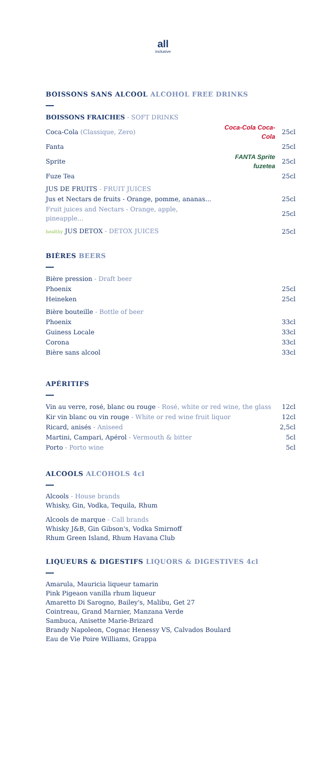all
inclusive
BOISSONS SANS ALCOOL ALCOHOL FREE DRINKS
| BOISSONS FRAICHES - SOFT DRINKS | | |
| Coca-Cola (Classique, Zero) | Coca-Cola Coca-Cola | 25cl |
| Fanta | | 25cl |
| Sprite | FANTA Sprite fuzetea | 25cl |
| Fuze Tea | | 25cl |
| JUS DE FRUITS - FRUIT JUICES | | |
| Jus et Nectars de fruits - Orange, pomme, ananas... | | 25cl |
| Fruit juices and Nectars - Orange, apple, pineapple... | | 25cl |
| healthy JUS DETOX - DETOX JUICES | | 25cl |
BIÈRES BEERS
| Bière pression - Draft beer | |
| Phoenix | 25cl |
| Heineken | 25cl |
| Bière bouteille - Bottle of beer | |
| Phoenix | 33cl |
| Guiness Locale | 33cl |
| Corona | 33cl |
| Bière sans alcool | 33cl |
APÉRITIFS
| Vin au verre, rosé, blanc ou rouge - Rosé, white or red wine, the glass | 12cl |
| Kir vin blanc ou vin rouge - White or red wine fruit liquor | 12cl |
| Ricard, anisés - Aniseed | 2,5cl |
| Martini, Campari, Apérol - Vermouth & bitter | 5cl |
| Porto - Porto wine | 5cl |
ALCOOLS ALCOHOLS 4cl
Alcools - House brands
Whisky, Gin, Vodka, Tequila, Rhum
Alcools de marque - Call brands
Whisky J&B, Gin Gibson's, Vodka Smirnoff
Rhum Green Island, Rhum Havana Club
LIQUEURS & DIGESTIFS LIQUORS & DIGESTIVES 4cl
Amarula, Mauricia liqueur tamarin
Pink Pigeaon vanilla rhum liqueur
Amaretto Di Sarogno, Bailey's, Malibu, Get 27
Cointreau, Grand Marnier, Manzana Verde
Sambuca, Anisette Marie-Brizard
Brandy Napoleon, Cognac Henessy VS, Calvados Boulard
Eau de Vie Poire Williams, Grappa